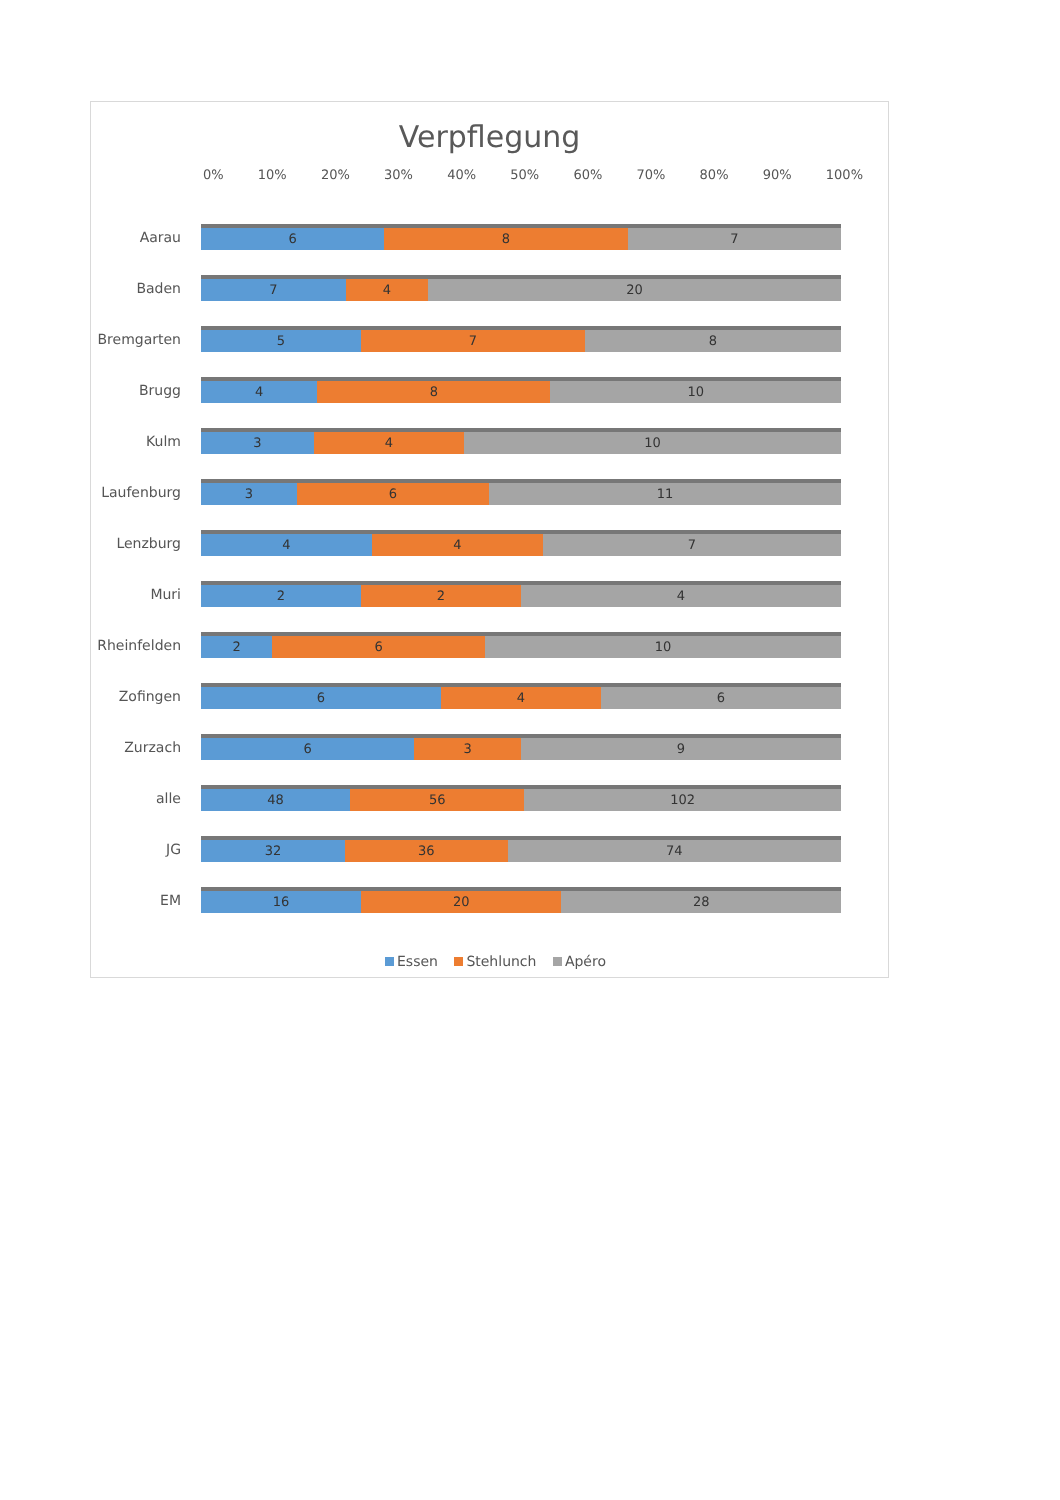Verpflegung
0% 10% 20% 30% 40% 50% 60% 70% 80% 90% 100%
Aarau
6 8 7
Baden
7 4 20
Bremgarten
5 7 8
Brugg
4 8 10
Kulm
3 4 10
Laufenburg
3 6 11
Lenzburg
4 4 7
Muri
2 2 4
Rheinfelden
2 6 10
Zofingen
6 4 6
Zurzach
6 3 9
alle
48 56 102
JG
32 36 74
EM
16 20 28
Essen Stehlunch Apéro